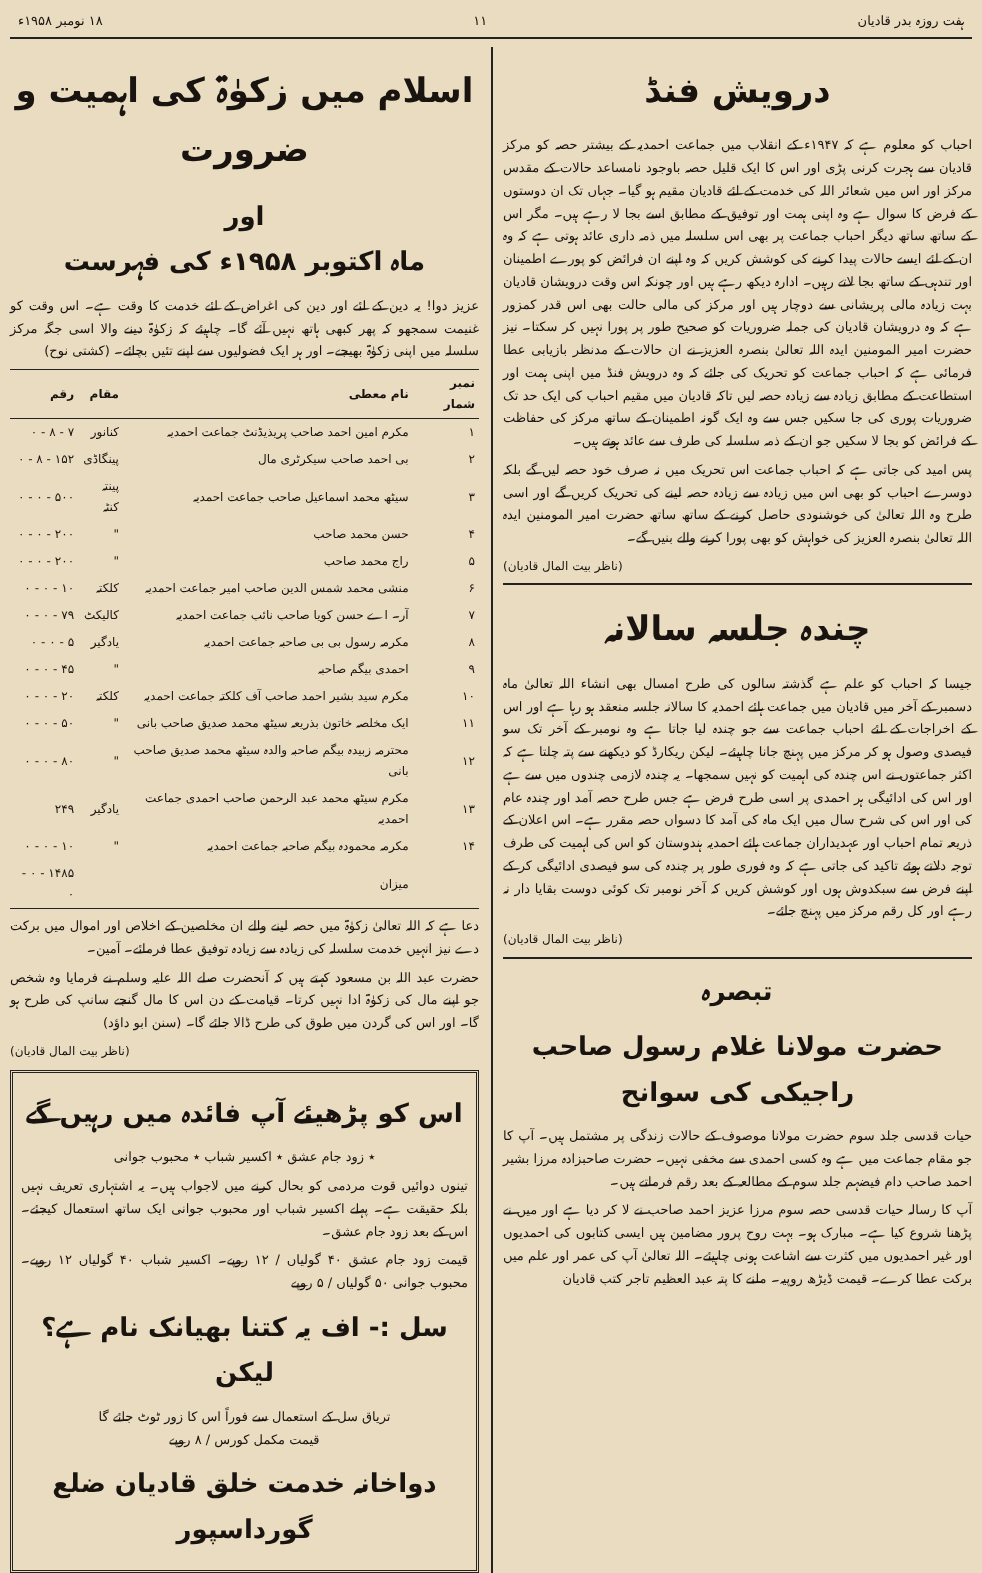ہفت روزہ بدر قادیان ۱۱ ۱۸ نومبر ۱۹۵۸ء
درویش فنڈ
احباب کو معلوم ہے کہ ۱۹۴۷ء کے انقلاب میں جماعت احمدیہ کے بیشتر حصہ کو مرکز قادیان سے ہجرت کرنی پڑی اور اس کا ایک قلیل حصہ باوجود نامساعد حالات کے مقدس مرکز اور اس میں شعائر اللہ کی خدمت کے لئے قادیان مقیم ہو گیا۔ جہاں تک ان دوستوں کے فرض کا سوال ہے وہ اپنی ہمت اور توفیق کے مطابق اسے بجا لا رہے ہیں۔ مگر اس کے ساتھ ساتھ دیگر احباب جماعت پر بھی اس سلسلہ میں ذمہ داری عائد ہوتی ہے کہ وہ ان کے لئے ایسے حالات پیدا کرنے کی کوشش کریں کہ وہ اپنے ان فرائض کو پورے اطمینان اور تندہی کے ساتھ بجا لاتے رہیں۔ ادارہ دیکھ رہے ہیں اور چونکہ اس وقت درویشان قادیان بہت زیادہ مالی پریشانی سے دوچار ہیں اور مرکز کی مالی حالت بھی اس قدر کمزور ہے کہ وہ درویشان قادیان کی جملہ ضروریات کو صحیح طور پر پورا نہیں کر سکتا۔ نیز حضرت امیر المومنین ایدہ اللہ تعالیٰ بنصرہ العزیز نے ان حالات کے مدنظر بازیابی عطا فرمائی ہے کہ احباب جماعت کو تحریک کی جائے کہ وہ درویش فنڈ میں اپنی ہمت اور استطاعت کے مطابق زیادہ سے زیادہ حصہ لیں تاکہ قادیان میں مقیم احباب کی ایک حد تک ضروریات پوری کی جا سکیں جس سے وہ ایک گونہ اطمینان کے ساتھ مرکز کی حفاظت کے فرائض کو بجا لا سکیں جو ان کے ذمہ سلسلہ کی طرف سے عائد ہوتے ہیں۔
پس امید کی جاتی ہے کہ احباب جماعت اس تحریک میں نہ صرف خود حصہ لیں گے بلکہ دوسرے احباب کو بھی اس میں زیادہ سے زیادہ حصہ لینے کی تحریک کریں گے اور اسی طرح وہ اللہ تعالیٰ کی خوشنودی حاصل کرنے کے ساتھ ساتھ حضرت امیر المومنین ایدہ اللہ تعالیٰ بنصرہ العزیز کی خواہش کو بھی پورا کرنے والے بنیں گے۔
(ناظر بیت المال قادیان)
چندہ جلسہ سالانہ
جیسا کہ احباب کو علم ہے گذشتہ سالوں کی طرح امسال بھی انشاء اللہ تعالیٰ ماہ دسمبر کے آخر میں قادیان میں جماعت ہائے احمدیہ کا سالانہ جلسہ منعقد ہو رہا ہے اور اس کے اخراجات کے لئے احباب جماعت سے جو چندہ لیا جاتا ہے وہ نومبر کے آخر تک سو فیصدی وصول ہو کر مرکز میں پہنچ جانا چاہیئے۔ لیکن ریکارڈ کو دیکھنے سے پتہ چلتا ہے کہ اکثر جماعتوں نے اس چندہ کی اہمیت کو نہیں سمجھا۔ یہ چندہ لازمی چندوں میں سے ہے اور اس کی ادائیگی ہر احمدی پر اسی طرح فرض ہے جس طرح حصہ آمد اور چندہ عام کی اور اس کی شرح سال میں ایک ماہ کی آمد کا دسواں حصہ مقرر ہے۔ اس اعلان کے ذریعہ تمام احباب اور عہدیداران جماعت ہائے احمدیہ ہندوستان کو اس کی اہمیت کی طرف توجہ دلاتے ہوئے تاکید کی جاتی ہے کہ وہ فوری طور پر چندہ کی سو فیصدی ادائیگی کر کے اپنے فرض سے سبکدوش ہوں اور کوشش کریں کہ آخر نومبر تک کوئی دوست بقایا دار نہ رہے اور کل رقم مرکز میں پہنچ جائے۔
(ناظر بیت المال قادیان)
تبصرہ
حضرت مولانا غلام رسول صاحب راجیکی کی سوانح
حیات قدسی جلد سوم حضرت مولانا موصوف کے حالات زندگی پر مشتمل ہیں۔ آپ کا جو مقام جماعت میں ہے وہ کسی احمدی سے مخفی نہیں۔ حضرت صاحبزادہ مرزا بشیر احمد صاحب دام فیضہم جلد سوم کے مطالعہ کے بعد رقم فرماتے ہیں۔
آپ کا رسالہ حیات قدسی حصہ سوم مرزا عزیز احمد صاحب نے لا کر دیا ہے اور میں نے پڑھنا شروع کیا ہے۔ مبارک ہو۔ بہت روح پرور مضامین ہیں ایسی کتابوں کی احمدیوں اور غیر احمدیوں میں کثرت سے اشاعت ہونی چاہیئے۔ اللہ تعالیٰ آپ کی عمر اور علم میں برکت عطا کرے۔ قیمت ڈیڑھ روپیہ۔ ملنے کا پتہ عبد العظیم تاجر کتب قادیان
اسلام میں زکوٰۃ کی اہمیت و ضرورت
اور
ماہ اکتوبر ۱۹۵۸ء کی فہرست
عزیز دوا! یہ دین کے لئے اور دین کی اغراض کے لئے خدمت کا وقت ہے۔ اس وقت کو غنیمت سمجھو کہ پھر کبھی ہاتھ نہیں آئے گا۔ چاہیئے کہ زکوٰۃ دینے والا اسی جگہ مرکز سلسلہ میں اپنی زکوٰۃ بھیجے۔ اور ہر ایک فضولیوں سے اپنے تئیں بچائے۔ (کشتی نوح)
| نمبر شمار | نام معطی | مقام | رقم |
| --- | --- | --- | --- |
| ۱ | مکرم امین احمد صاحب پریذیڈنٹ جماعت احمدیہ | کنانور | ۷ - ۸ - ۰ |
| ۲ | بی احمد صاحب سیکرٹری مال | پینگاڈی | ۱۵۲ - ۸ - ۰ |
| ۳ | سیٹھ محمد اسماعیل صاحب جماعت احمدیہ | پینتہ کنٹہ | ۵۰۰ - ۰ - ۰ |
| ۴ | حسن محمد صاحب | " | ۲۰۰ - ۰ - ۰ |
| ۵ | راج محمد صاحب | " | ۲۰۰ - ۰ - ۰ |
| ۶ | منشی محمد شمس الدین صاحب امیر جماعت احمدیہ | کلکتہ | ۱۰ - ۰ - ۰ |
| ۷ | آر۔ اے حسن کویا صاحب نائب جماعت احمدیہ | کالیکٹ | ۷۹ - ۰ - ۰ |
| ۸ | مکرمہ رسول بی بی صاحبہ جماعت احمدیہ | یادگیر | ۵ - ۰ - ۰ |
| ۹ | احمدی بیگم صاحبہ | " | ۴۵ - ۰ - ۰ |
| ۱۰ | مکرم سید بشیر احمد صاحب آف کلکتہ جماعت احمدیہ | کلکتہ | ۲۰ - ۰ - ۰ |
| ۱۱ | ایک مخلصہ خاتون بذریعہ سیٹھ محمد صدیق صاحب بانی | " | ۵۰ - ۰ - ۰ |
| ۱۲ | محترمہ زبیدہ بیگم صاحبہ والدہ سیٹھ محمد صدیق صاحب بانی | " | ۸۰ - ۰ - ۰ |
| ۱۳ | مکرم سیٹھ محمد عبد الرحمن صاحب احمدی جماعت احمدیہ | یادگیر | ۲۴۹ |
| ۱۴ | مکرمہ محمودہ بیگم صاحبہ جماعت احمدیہ | " | ۱۰ - ۰ - ۰ |
| | میزان | | ۱۴۸۵ - ۰ - ۰ |
دعا ہے کہ اللہ تعالیٰ زکوٰۃ میں حصہ لینے والے ان مخلصین کے اخلاص اور اموال میں برکت دے نیز انہیں خدمت سلسلہ کی زیادہ سے زیادہ توفیق عطا فرمائے۔ آمین۔
حضرت عبد اللہ بن مسعود کہتے ہیں کہ آنحضرت صلے اللہ علیہ وسلم نے فرمایا وہ شخص جو اپنے مال کی زکوٰۃ ادا نہیں کرتا۔ قیامت کے دن اس کا مال گنجے سانپ کی طرح ہو گا۔ اور اس کی گردن میں طوق کی طرح ڈالا جائے گا۔ (سنن ابو داؤد)
(ناظر بیت المال قادیان)
اس کو پڑھیئے آپ فائدہ میں رہیں گے
٭ زود جام عشق ٭ اکسیر شباب ٭ محبوب جوانی
تینوں دوائیں قوت مردمی کو بحال کرنے میں لاجواب ہیں۔ یہ اشتہاری تعریف نہیں بلکہ حقیقت ہے۔ پہلے اکسیر شباب اور محبوب جوانی ایک ساتھ استعمال کیجئے۔ اس کے بعد زود جام عشق۔
قیمت زود جام عشق ۴۰ گولیاں / ۱۲ روپے۔ اکسیر شباب ۴۰ گولیاں ۱۲ روپے۔ محبوب جوانی ۵۰ گولیاں / ۵ روپے
سل :- اف یہ کتنا بھیانک نام ہے؟ لیکن
تریاق سل کے استعمال سے فوراً اس کا زور ٹوٹ جائے گا
قیمت مکمل کورس / ۸ روپے
دواخانہ خدمت خلق قادیان ضلع گورداسپور